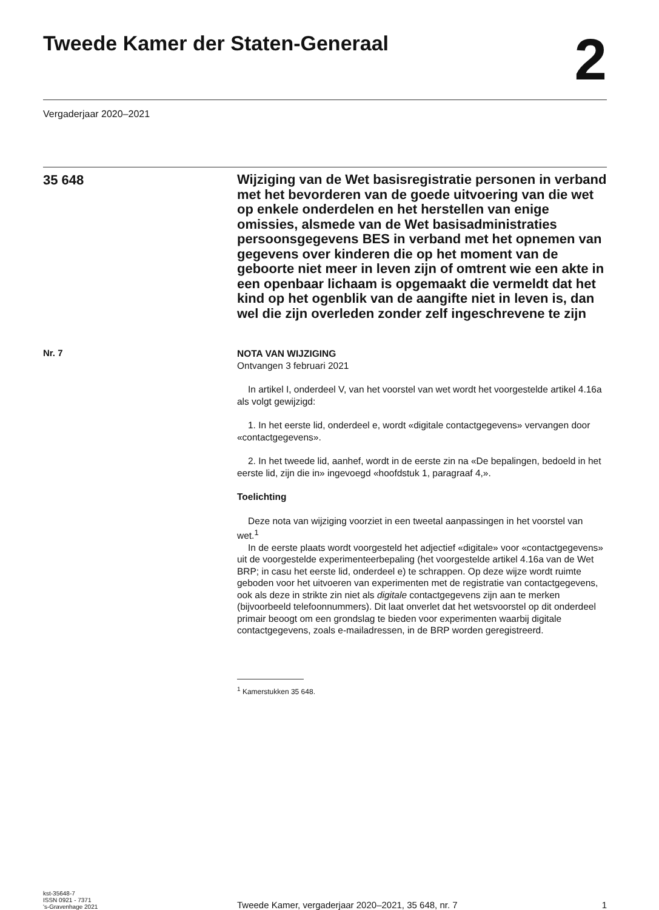Tweede Kamer der Staten-Generaal
2
Vergaderjaar 2020–2021
35 648
Wijziging van de Wet basisregistratie personen in verband met het bevorderen van de goede uitvoering van die wet op enkele onderdelen en het herstellen van enige omissies, alsmede van de Wet basisadministraties persoonsgegevens BES in verband met het opnemen van gegevens over kinderen die op het moment van de geboorte niet meer in leven zijn of omtrent wie een akte in een openbaar lichaam is opgemaakt die vermeldt dat het kind op het ogenblik van de aangifte niet in leven is, dan wel die zijn overleden zonder zelf ingeschrevene te zijn
Nr. 7
NOTA VAN WIJZIGING
Ontvangen 3 februari 2021
In artikel I, onderdeel V, van het voorstel van wet wordt het voorgestelde artikel 4.16a als volgt gewijzigd:
1. In het eerste lid, onderdeel e, wordt «digitale contactgegevens» vervangen door «contactgegevens».
2. In het tweede lid, aanhef, wordt in de eerste zin na «De bepalingen, bedoeld in het eerste lid, zijn die in» ingevoegd «hoofdstuk 1, paragraaf 4,».
Toelichting
Deze nota van wijziging voorziet in een tweetal aanpassingen in het voorstel van wet.<sup>1</sup>
In de eerste plaats wordt voorgesteld het adjectief «digitale» voor «contactgegevens» uit de voorgestelde experimenteerbepaling (het voorgestelde artikel 4.16a van de Wet BRP; in casu het eerste lid, onderdeel e) te schrappen. Op deze wijze wordt ruimte geboden voor het uitvoeren van experimenten met de registratie van contactgegevens, ook als deze in strikte zin niet als digitale contactgegevens zijn aan te merken (bijvoorbeeld telefoonnummers). Dit laat onverlet dat het wetsvoorstel op dit onderdeel primair beoogt om een grondslag te bieden voor experimenten waarbij digitale contactgegevens, zoals e-mailadressen, in de BRP worden geregistreerd.
<sup>1</sup> Kamerstukken 35 648.
kst-35648-7
ISSN 0921 - 7371
's-Gravenhage 2021
Tweede Kamer, vergaderjaar 2020–2021, 35 648, nr. 7
1